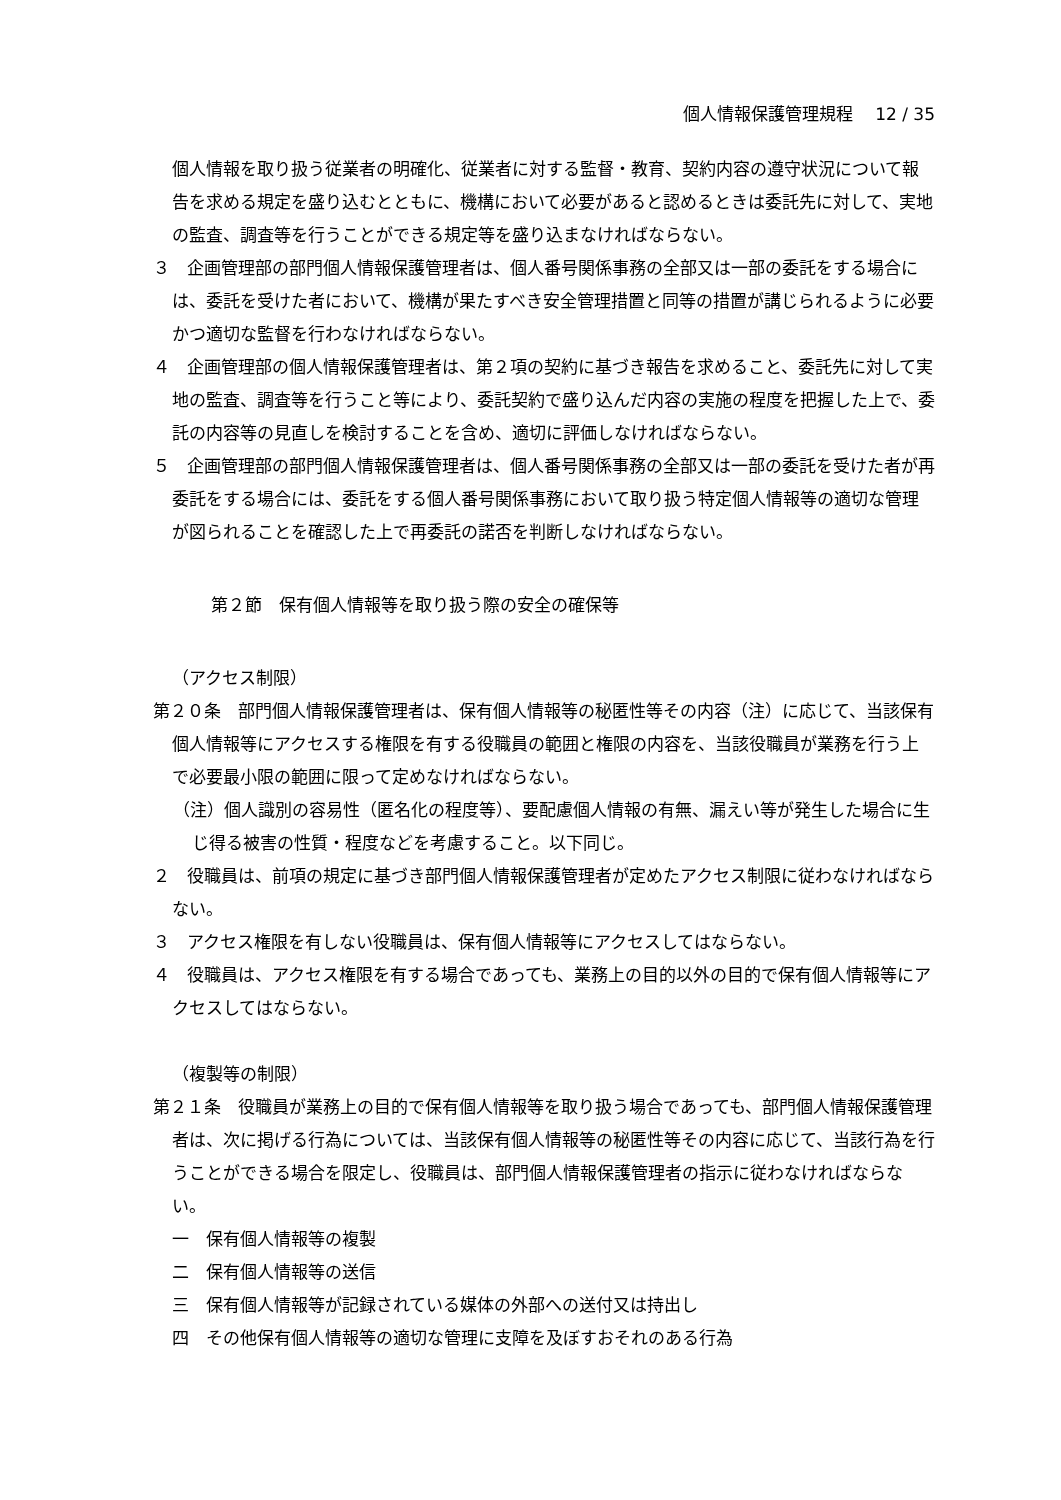個人情報保護管理規程　 12 / 35
個人情報を取り扱う従業者の明確化、従業者に対する監督・教育、契約内容の遵守状況について報告を求める規定を盛り込むとともに、機構において必要があると認めるときは委託先に対して、実地の監査、調査等を行うことができる規定等を盛り込まなければならない。
３　企画管理部の部門個人情報保護管理者は、個人番号関係事務の全部又は一部の委託をする場合には、委託を受けた者において、機構が果たすべき安全管理措置と同等の措置が講じられるように必要かつ適切な監督を行わなければならない。
４　企画管理部の個人情報保護管理者は、第２項の契約に基づき報告を求めること、委託先に対して実地の監査、調査等を行うこと等により、委託契約で盛り込んだ内容の実施の程度を把握した上で、委託の内容等の見直しを検討することを含め、適切に評価しなければならない。
５　企画管理部の部門個人情報保護管理者は、個人番号関係事務の全部又は一部の委託を受けた者が再委託をする場合には、委託をする個人番号関係事務において取り扱う特定個人情報等の適切な管理が図られることを確認した上で再委託の諾否を判断しなければならない。
第２節　保有個人情報等を取り扱う際の安全の確保等
（アクセス制限）
第２０条　部門個人情報保護管理者は、保有個人情報等の秘匿性等その内容（注）に応じて、当該保有個人情報等にアクセスする権限を有する役職員の範囲と権限の内容を、当該役職員が業務を行う上で必要最小限の範囲に限って定めなければならない。
（注）個人識別の容易性（匿名化の程度等）、要配慮個人情報の有無、漏えい等が発生した場合に生じ得る被害の性質・程度などを考慮すること。以下同じ。
２　役職員は、前項の規定に基づき部門個人情報保護管理者が定めたアクセス制限に従わなければならない。
３　アクセス権限を有しない役職員は、保有個人情報等にアクセスしてはならない。
４　役職員は、アクセス権限を有する場合であっても、業務上の目的以外の目的で保有個人情報等にアクセスしてはならない。
（複製等の制限）
第２１条　役職員が業務上の目的で保有個人情報等を取り扱う場合であっても、部門個人情報保護管理者は、次に掲げる行為については、当該保有個人情報等の秘匿性等その内容に応じて、当該行為を行うことができる場合を限定し、役職員は、部門個人情報保護管理者の指示に従わなければならない。
一　保有個人情報等の複製
二　保有個人情報等の送信
三　保有個人情報等が記録されている媒体の外部への送付又は持出し
四　その他保有個人情報等の適切な管理に支障を及ぼすおそれのある行為